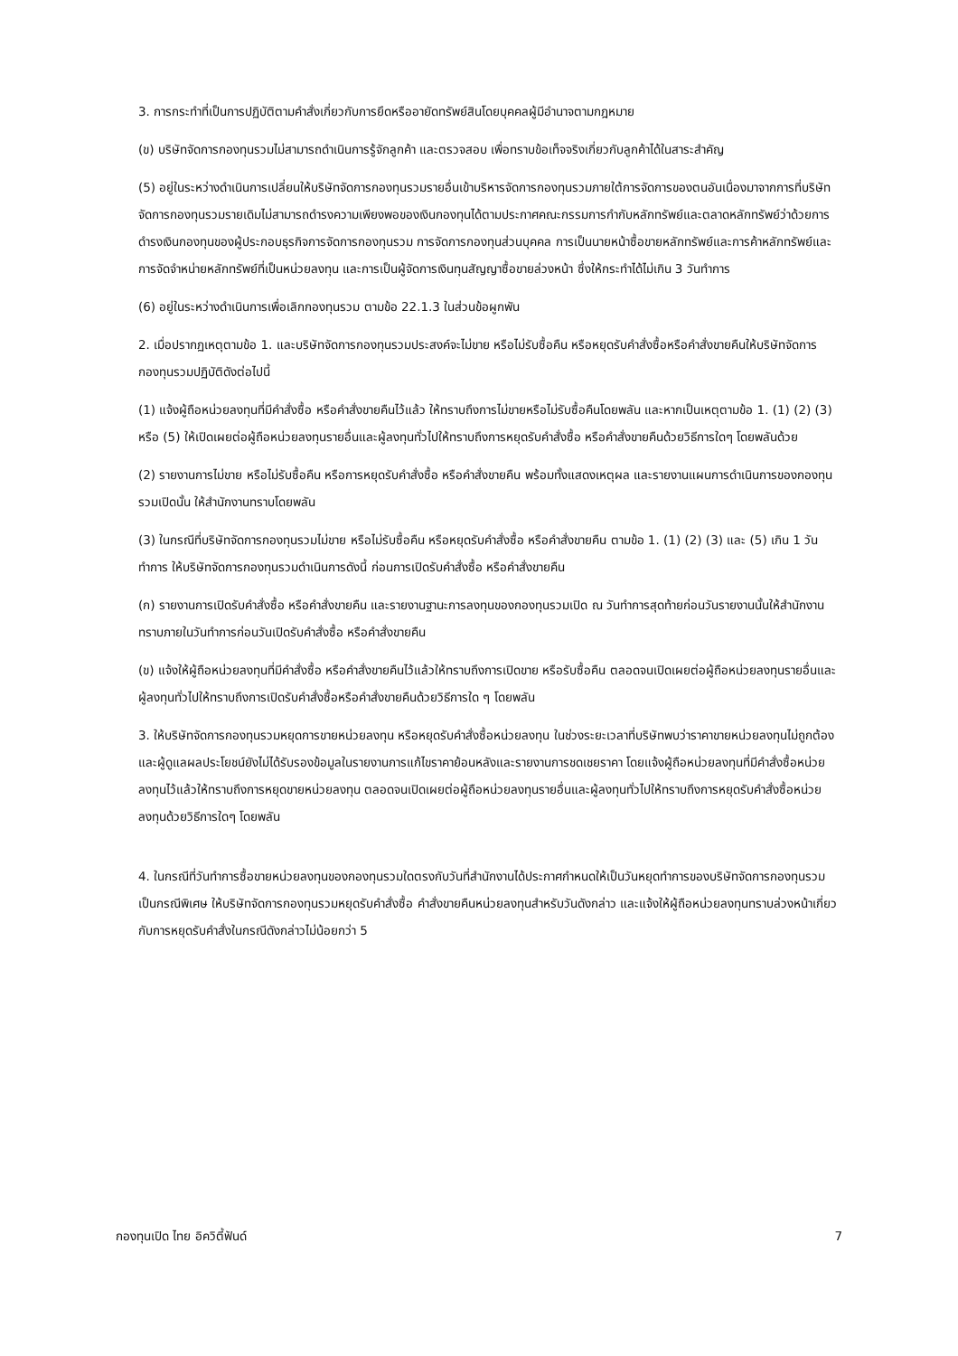3. การกระทำที่เป็นการปฏิบัติตามคำสั่งเกี่ยวกับการยึดหรืออายัดทรัพย์สินโดยบุคคลผู้มีอำนาจตามกฎหมาย
(ข) บริษัทจัดการกองทุนรวมไม่สามารถดำเนินการรู้จักลูกค้า และตรวจสอบ เพื่อทราบข้อเท็จจริงเกี่ยวกับลูกค้าได้ในสาระสำคัญ
(5) อยู่ในระหว่างดำเนินการเปลี่ยนให้บริษัทจัดการกองทุนรวมรายอื่นเข้าบริหารจัดการกองทุนรวมภายใต้การจัดการของตนอันเนื่องมาจากการที่บริษัทจัดการกองทุนรวมรายเดิมไม่สามารถดำรงความเพียงพอของเงินกองทุนได้ตามประกาศคณะกรรมการกำกับหลักทรัพย์และตลาดหลักทรัพย์ว่าด้วยการดำรงเงินกองทุนของผู้ประกอบธุรกิจการจัดการกองทุนรวม การจัดการกองทุนส่วนบุคคล การเป็นนายหน้าซื้อขายหลักทรัพย์และการค้าหลักทรัพย์และการจัดจำหน่ายหลักทรัพย์ที่เป็นหน่วยลงทุน และการเป็นผู้จัดการเงินทุนสัญญาซื้อขายล่วงหน้า ซึ่งให้กระทำได้ไม่เกิน 3 วันทำการ
(6) อยู่ในระหว่างดำเนินการเพื่อเลิกกองทุนรวม ตามข้อ 22.1.3 ในส่วนข้อผูกพัน
2. เมื่อปรากฏเหตุตามข้อ 1. และบริษัทจัดการกองทุนรวมประสงค์จะไม่ขาย หรือไม่รับซื้อคืน หรือหยุดรับคำสั่งซื้อหรือคำสั่งขายคืนให้บริษัทจัดการกองทุนรวมปฏิบัติดังต่อไปนี้
(1) แจ้งผู้ถือหน่วยลงทุนที่มีคำสั่งซื้อ หรือคำสั่งขายคืนไว้แล้ว ให้ทราบถึงการไม่ขายหรือไม่รับซื้อคืนโดยพลัน และหากเป็นเหตุตามข้อ 1. (1) (2) (3) หรือ (5) ให้เปิดเผยต่อผู้ถือหน่วยลงทุนรายอื่นและผู้ลงทุนทั่วไปให้ทราบถึงการหยุดรับคำสั่งซื้อ หรือคำสั่งขายคืนด้วยวิธีการใดๆ โดยพลันด้วย
(2) รายงานการไม่ขาย หรือไม่รับซื้อคืน หรือการหยุดรับคำสั่งซื้อ หรือคำสั่งขายคืน พร้อมทั้งแสดงเหตุผล และรายงานแผนการดำเนินการของกองทุนรวมเปิดนั้น ให้สำนักงานทราบโดยพลัน
(3) ในกรณีที่บริษัทจัดการกองทุนรวมไม่ขาย หรือไม่รับซื้อคืน หรือหยุดรับคำสั่งซื้อ หรือคำสั่งขายคืน ตามข้อ 1. (1) (2) (3) และ (5) เกิน 1 วันทำการ ให้บริษัทจัดการกองทุนรวมดำเนินการดังนี้ ก่อนการเปิดรับคำสั่งซื้อ หรือคำสั่งขายคืน
(ก) รายงานการเปิดรับคำสั่งซื้อ หรือคำสั่งขายคืน และรายงานฐานะการลงทุนของกองทุนรวมเปิด ณ วันทำการสุดท้ายก่อนวันรายงานนั้นให้สำนักงานทราบภายในวันทำการก่อนวันเปิดรับคำสั่งซื้อ หรือคำสั่งขายคืน
(ข) แจ้งให้ผู้ถือหน่วยลงทุนที่มีคำสั่งซื้อ หรือคำสั่งขายคืนไว้แล้วให้ทราบถึงการเปิดขาย หรือรับซื้อคืน ตลอดจนเปิดเผยต่อผู้ถือหน่วยลงทุนรายอื่นและผู้ลงทุนทั่วไปให้ทราบถึงการเปิดรับคำสั่งซื้อหรือคำสั่งขายคืนด้วยวิธีการใด ๆ โดยพลัน
3. ให้บริษัทจัดการกองทุนรวมหยุดการขายหน่วยลงทุน หรือหยุดรับคำสั่งซื้อหน่วยลงทุน ในช่วงระยะเวลาที่บริษัทพบว่าราคาขายหน่วยลงทุนไม่ถูกต้อง และผู้ดูแลผลประโยชน์ยังไม่ได้รับรองข้อมูลในรายงานการแก้ไขราคาย้อนหลังและรายงานการชดเชยราคา โดยแจ้งผู้ถือหน่วยลงทุนที่มีคำสั่งซื้อหน่วยลงทุนไว้แล้วให้ทราบถึงการหยุดขายหน่วยลงทุน ตลอดจนเปิดเผยต่อผู้ถือหน่วยลงทุนรายอื่นและผู้ลงทุนทั่วไปให้ทราบถึงการหยุดรับคำสั่งซื้อหน่วยลงทุนด้วยวิธีการใดๆ โดยพลัน
4. ในกรณีที่วันทำการซื้อขายหน่วยลงทุนของกองทุนรวมใดตรงกับวันที่สำนักงานได้ประกาศกำหนดให้เป็นวันหยุดทำการของบริษัทจัดการกองทุนรวมเป็นกรณีพิเศษ ให้บริษัทจัดการกองทุนรวมหยุดรับคำสั่งซื้อ คำสั่งขายคืนหน่วยลงทุนสำหรับวันดังกล่าว และแจ้งให้ผู้ถือหน่วยลงทุนทราบล่วงหน้าเกี่ยวกับการหยุดรับคำสั่งในกรณีดังกล่าวไม่น้อยกว่า 5
กองทุนเปิด ไทย อิควิตี้ฟันด์ 7